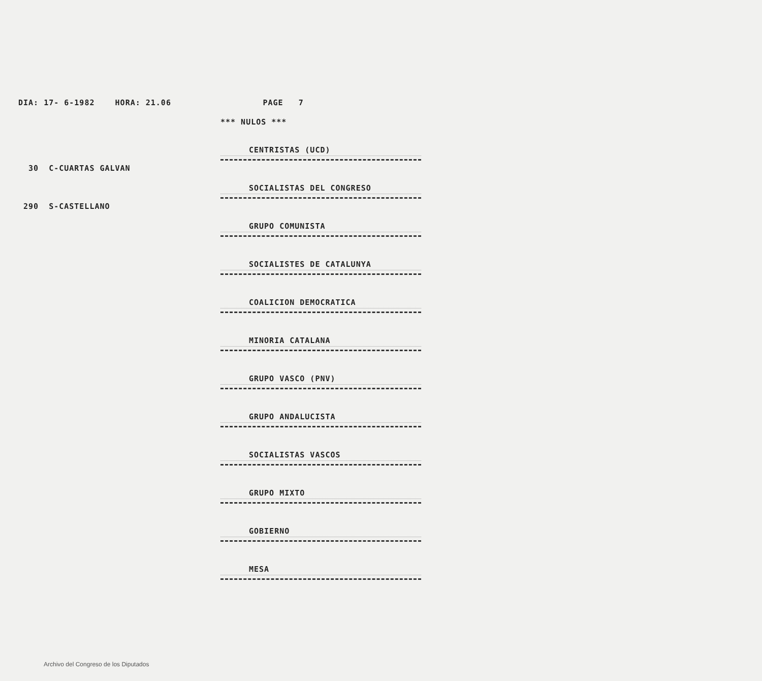DIA: 17- 6-1982 HORA: 21.06 PAGE 7
*** NULOS ***
30 C-CUARTAS GALVAN
290 S-CASTELLANO
CENTRISTAS (UCD)
SOCIALISTAS DEL CONGRESO
GRUPO COMUNISTA
SOCIALISTES DE CATALUNYA
COALICION DEMOCRATICA
MINORIA CATALANA
GRUPO VASCO (PNV)
GRUPO ANDALUCISTA
SOCIALISTAS VASCOS
GRUPO MIXTO
GOBIERNO
MESA
Archivo del Congreso de los Diputados